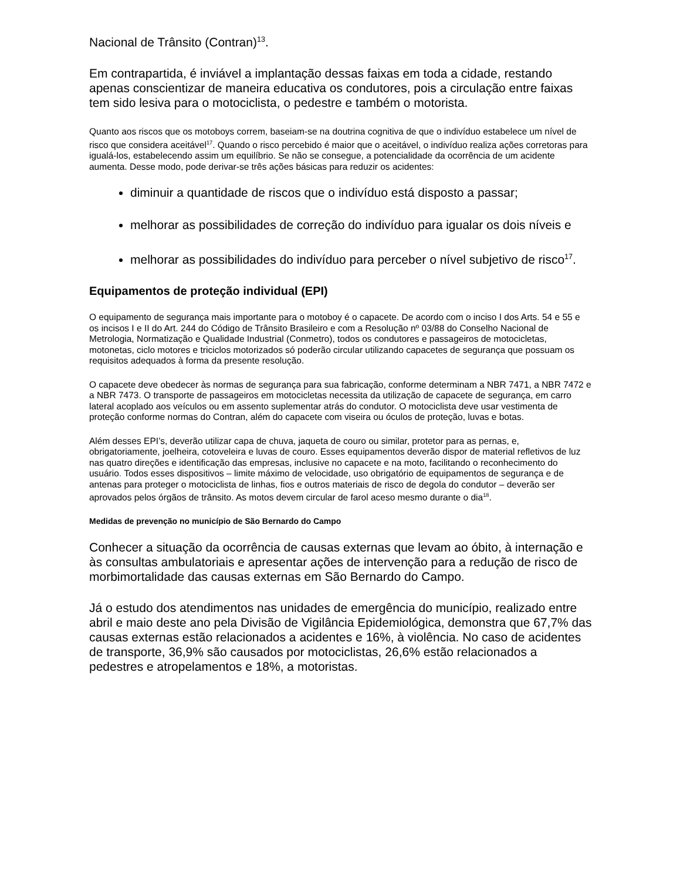Nacional de Trânsito (Contran)<sup>13</sup>.
Em contrapartida, é inviável a implantação dessas faixas em toda a cidade, restando apenas conscientizar de maneira educativa os condutores, pois a circulação entre faixas tem sido lesiva para o motociclista, o pedestre e também o motorista.
Quanto aos riscos que os motoboys correm, baseiam-se na doutrina cognitiva de que o indivíduo estabelece um nível de risco que considera aceitável<sup>17</sup>. Quando o risco percebido é maior que o aceitável, o indivíduo realiza ações corretoras para igualá-los, estabelecendo assim um equilíbrio. Se não se consegue, a potencialidade da ocorrência de um acidente aumenta. Desse modo, pode derivar-se três ações básicas para reduzir os acidentes:
diminuir a quantidade de riscos que o indivíduo está disposto a passar;
melhorar as possibilidades de correção do indivíduo para igualar os dois níveis e
melhorar as possibilidades do indivíduo para perceber o nível subjetivo de risco<sup>17</sup>.
Equipamentos de proteção individual (EPI)
O equipamento de segurança mais importante para o motoboy é o capacete. De acordo com o inciso I dos Arts. 54 e 55 e os incisos I e II do Art. 244 do Código de Trânsito Brasileiro e com a Resolução nº 03/88 do Conselho Nacional de Metrologia, Normatização e Qualidade Industrial (Conmetro), todos os condutores e passageiros de motocicletas, motonetas, ciclo motores e triciclos motorizados só poderão circular utilizando capacetes de segurança que possuam os requisitos adequados à forma da presente resolução.
O capacete deve obedecer às normas de segurança para sua fabricação, conforme determinam a NBR 7471, a NBR 7472 e a NBR 7473. O transporte de passageiros em motocicletas necessita da utilização de capacete de segurança, em carro lateral acoplado aos veículos ou em assento suplementar atrás do condutor. O motociclista deve usar vestimenta de proteção conforme normas do Contran, além do capacete com viseira ou óculos de proteção, luvas e botas.
Além desses EPI’s, deverão utilizar capa de chuva, jaqueta de couro ou similar, protetor para as pernas, e, obrigatoriamente, joelheira, cotoveleira e luvas de couro. Esses equipamentos deverão dispor de material refletivos de luz nas quatro direções e identificação das empresas, inclusive no capacete e na moto, facilitando o reconhecimento do usuário. Todos esses dispositivos – limite máximo de velocidade, uso obrigatório de equipamentos de segurança e de antenas para proteger o motociclista de linhas, fios e outros materiais de risco de degola do condutor – deverão ser aprovados pelos órgãos de trânsito. As motos devem circular de farol aceso mesmo durante o dia<sup>18</sup>.
Medidas de prevenção no município de São Bernardo do Campo
Conhecer a situação da ocorrência de causas externas que levam ao óbito, à internação e às consultas ambulatoriais e apresentar ações de intervenção para a redução de risco de morbimortalidade das causas externas em São Bernardo do Campo.
Já o estudo dos atendimentos nas unidades de emergência do município, realizado entre abril e maio deste ano pela Divisão de Vigilância Epidemiológica, demonstra que 67,7% das causas externas estão relacionados a acidentes e 16%, à violência. No caso de acidentes de transporte, 36,9% são causados por motociclistas, 26,6% estão relacionados a pedestres e atropelamentos e 18%, a motoristas.